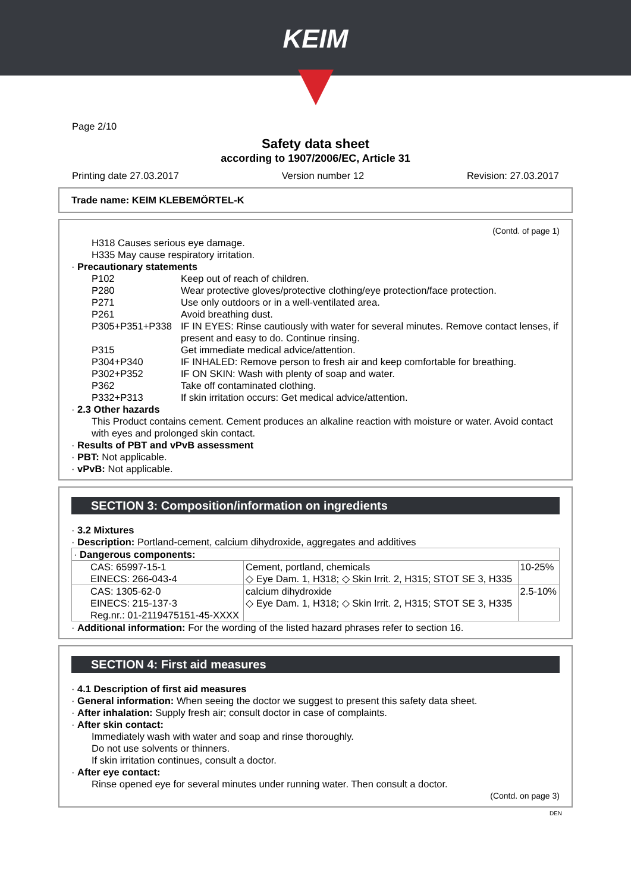KEIM
Page 2/10
Safety data sheet
according to 1907/2006/EC, Article 31
Printing date 27.03.2017 Version number 12 Revision: 27.03.2017
Trade name: KEIM KLEBEMÖRTEL-K
(Contd. of page 1)
H318 Causes serious eye damage.
H335 May cause respiratory irritation.
· Precautionary statements
| P102 | Keep out of reach of children. |
| P280 | Wear protective gloves/protective clothing/eye protection/face protection. |
| P271 | Use only outdoors or in a well-ventilated area. |
| P261 | Avoid breathing dust. |
| P305+P351+P338 | IF IN EYES: Rinse cautiously with water for several minutes. Remove contact lenses, if present and easy to do. Continue rinsing. |
| P315 | Get immediate medical advice/attention. |
| P304+P340 | IF INHALED: Remove person to fresh air and keep comfortable for breathing. |
| P302+P352 | IF ON SKIN: Wash with plenty of soap and water. |
| P362 | Take off contaminated clothing. |
| P332+P313 | If skin irritation occurs: Get medical advice/attention. |
· 2.3 Other hazards
This Product contains cement. Cement produces an alkaline reaction with moisture or water. Avoid contact with eyes and prolonged skin contact.
· Results of PBT and vPvB assessment
· PBT: Not applicable.
· vPvB: Not applicable.
SECTION 3: Composition/information on ingredients
· 3.2 Mixtures
· Description: Portland-cement, calcium dihydroxide, aggregates and additives
| · Dangerous components: | | |
| CAS: 65997-15-1 EINECS: 266-043-4 | Cement, portland, chemicals ◇ Eye Dam. 1, H318; ◇ Skin Irrit. 2, H315; STOT SE 3, H335 | 10-25% |
| CAS: 1305-62-0 EINECS: 215-137-3 Reg.nr.: 01-2119475151-45-XXXX | calcium dihydroxide ◇ Eye Dam. 1, H318; ◇ Skin Irrit. 2, H315; STOT SE 3, H335 | 2.5-10% |
· Additional information: For the wording of the listed hazard phrases refer to section 16.
SECTION 4: First aid measures
· 4.1 Description of first aid measures
· General information: When seeing the doctor we suggest to present this safety data sheet.
· After inhalation: Supply fresh air; consult doctor in case of complaints.
· After skin contact:
Immediately wash with water and soap and rinse thoroughly.
Do not use solvents or thinners.
If skin irritation continues, consult a doctor.
· After eye contact:
Rinse opened eye for several minutes under running water. Then consult a doctor.
(Contd. on page 3)
DEN